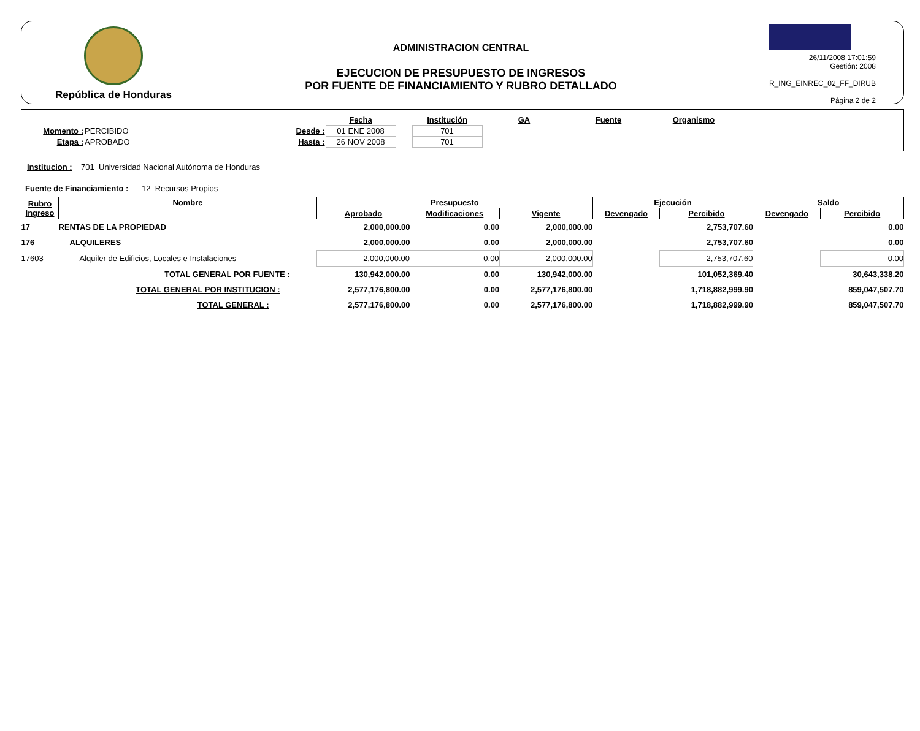República de Honduras
ADMINISTRACION CENTRAL
EJECUCION DE PRESUPUESTO DE INGRESOS
POR FUENTE DE FINANCIAMIENTO Y RUBRO DETALLADO
26/11/2008 17:01:59
Gestión: 2008
R_ING_EINREC_02_FF_DIRUB
Página 2 de 2
| | | | Fecha | | Institución | GA | Fuente | Organismo |
| Momento : | PERCIBIDO | Desde : | 01 ENE 2008 | | 701 | | | |
| Etapa : | APROBADO | Hasta : | 26 NOV 2008 | | 701 | | | |
Institucion : 701 Universidad Nacional Autónoma de Honduras
Fuente de Financiamiento : 12 Recursos Propios
| Rubro Ingreso | Nombre | Presupuesto | | | Ejecución | | Saldo | |
| --- | --- | --- | --- | --- | --- | --- | --- | --- |
| | | Aprobado | Modificaciones | Vigente | Devengado | Percibido | Devengado | Percibido |
| 17 | RENTAS DE LA PROPIEDAD | 2,000,000.00 | 0.00 | 2,000,000.00 | | 2,753,707.60 | | 0.00 |
| 176 | ALQUILERES | 2,000,000.00 | 0.00 | 2,000,000.00 | | 2,753,707.60 | | 0.00 |
| 17603 | Alquiler de Edificios, Locales e Instalaciones | 2,000,000.00 | 0.00 | 2,000,000.00 | | 2,753,707.60 | | 0.00 |
| | TOTAL GENERAL POR FUENTE : | 130,942,000.00 | 0.00 | 130,942,000.00 | | 101,052,369.40 | | 30,643,338.20 |
| | TOTAL GENERAL POR INSTITUCION : | 2,577,176,800.00 | 0.00 | 2,577,176,800.00 | | 1,718,882,999.90 | | 859,047,507.70 |
| | TOTAL GENERAL : | 2,577,176,800.00 | 0.00 | 2,577,176,800.00 | | 1,718,882,999.90 | | 859,047,507.70 |